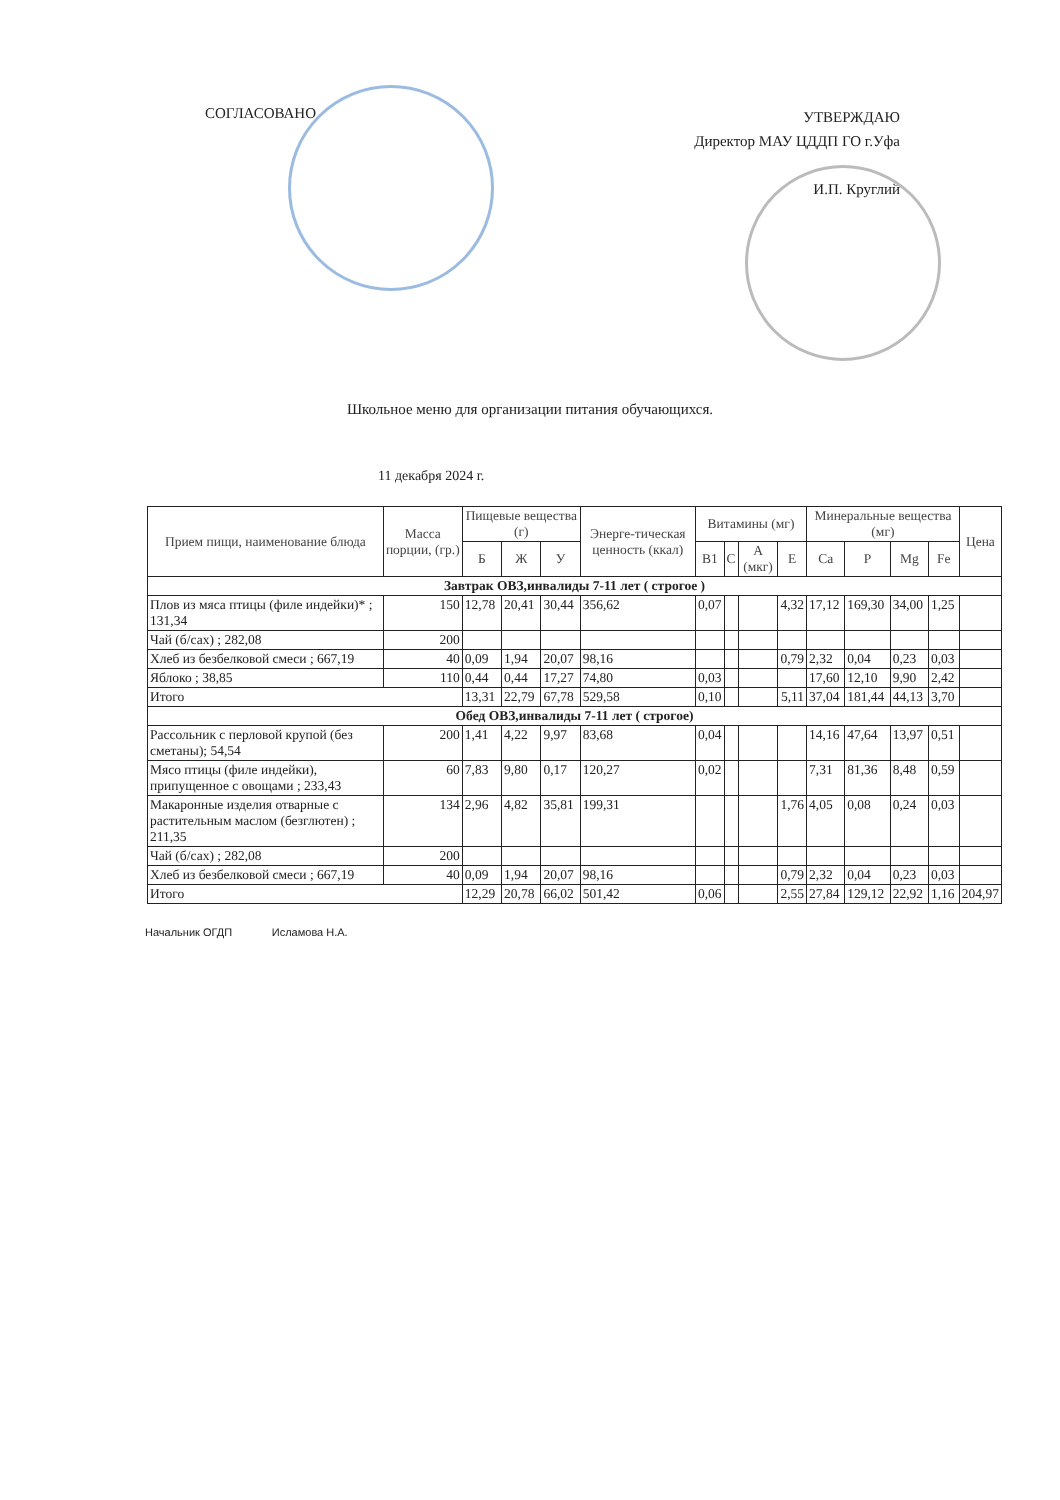СОГЛАСОВАНО
УТВЕРЖДАЮ
Директор МАУ ЦДДП ГО г.Уфа
И.П. Круглий
Школьное меню для организации питания обучающихся.
11 декабря 2024 г.
| Прием пищи, наименование блюда | Масса порции, (гр.) | Пищевые вещества (г) | | | Энерге-тическая ценность (ккал) | Витамины (мг) | | | | Минеральные вещества (мг) | | | | Цена |
| --- | --- | --- | --- | --- | --- | --- | --- | --- | --- | --- | --- | --- | --- | --- |
| | | Б | Ж | У | | B1 | C | A (мкг) | E | Ca | P | Mg | Fe | |
| Завтрак ОВЗ,инвалиды 7-11 лет ( строгое ) | | | | | | | | | | | | | | |
| Плов из мяса птицы (филе индейки)* ; 131,34 | 150 | 12,78 | 20,41 | 30,44 | 356,62 | 0,07 | | | 4,32 | 17,12 | 169,30 | 34,00 | 1,25 | |
| Чай (б/сах) ; 282,08 | 200 | | | | | | | | | | | | | |
| Хлеб из безбелковой смеси ; 667,19 | 40 | 0,09 | 1,94 | 20,07 | 98,16 | | | | 0,79 | 2,32 | 0,04 | 0,23 | 0,03 | |
| Яблоко ; 38,85 | 110 | 0,44 | 0,44 | 17,27 | 74,80 | 0,03 | | | | 17,60 | 12,10 | 9,90 | 2,42 | |
| Итого | | 13,31 | 22,79 | 67,78 | 529,58 | 0,10 | | | 5,11 | 37,04 | 181,44 | 44,13 | 3,70 | |
| Обед ОВЗ,инвалиды 7-11 лет ( строгое) | | | | | | | | | | | | | | |
| Рассольник с перловой крупой (без сметаны); 54,54 | 200 | 1,41 | 4,22 | 9,97 | 83,68 | 0,04 | | | | 14,16 | 47,64 | 13,97 | 0,51 | |
| Мясо птицы (филе индейки), припущенное с овощами ; 233,43 | 60 | 7,83 | 9,80 | 0,17 | 120,27 | 0,02 | | | | 7,31 | 81,36 | 8,48 | 0,59 | |
| Макаронные изделия отварные с растительным маслом (безглютен) ; 211,35 | 134 | 2,96 | 4,82 | 35,81 | 199,31 | | | | 1,76 | 4,05 | 0,08 | 0,24 | 0,03 | |
| Чай (б/сах) ; 282,08 | 200 | | | | | | | | | | | | | |
| Хлеб из безбелковой смеси ; 667,19 | 40 | 0,09 | 1,94 | 20,07 | 98,16 | | | | 0,79 | 2,32 | 0,04 | 0,23 | 0,03 | |
| Итого | | 12,29 | 20,78 | 66,02 | 501,42 | 0,06 | | | 2,55 | 27,84 | 129,12 | 22,92 | 1,16 | 204,97 |
Начальник ОГДП Исламова Н.А.